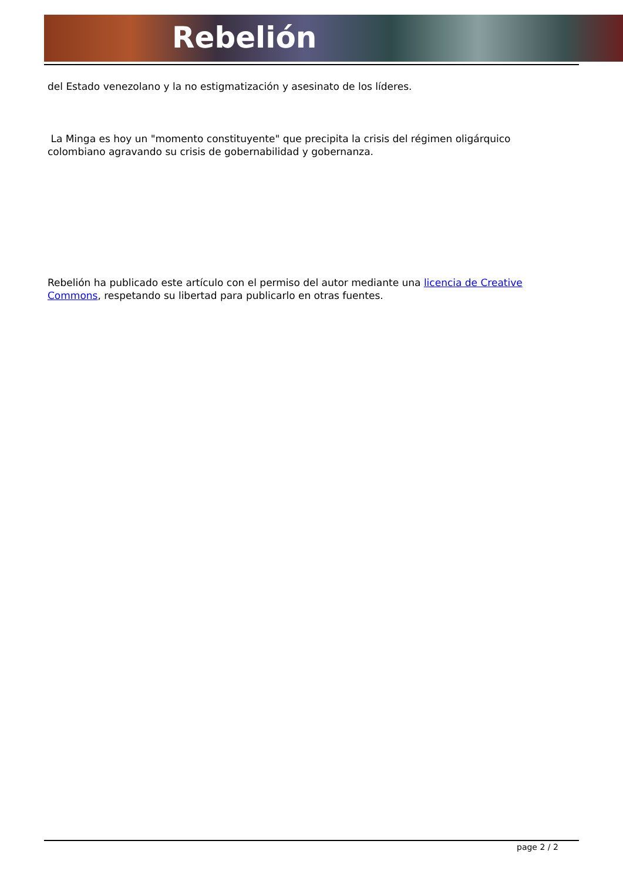Rebelión
del Estado venezolano y la no estigmatización y asesinato de los líderes.
La Minga es hoy un "momento constituyente" que precipita la crisis del régimen oligárquico colombiano agravando su crisis de gobernabilidad y gobernanza.
Rebelión ha publicado este artículo con el permiso del autor mediante una licencia de Creative Commons, respetando su libertad para publicarlo en otras fuentes.
page 2 / 2